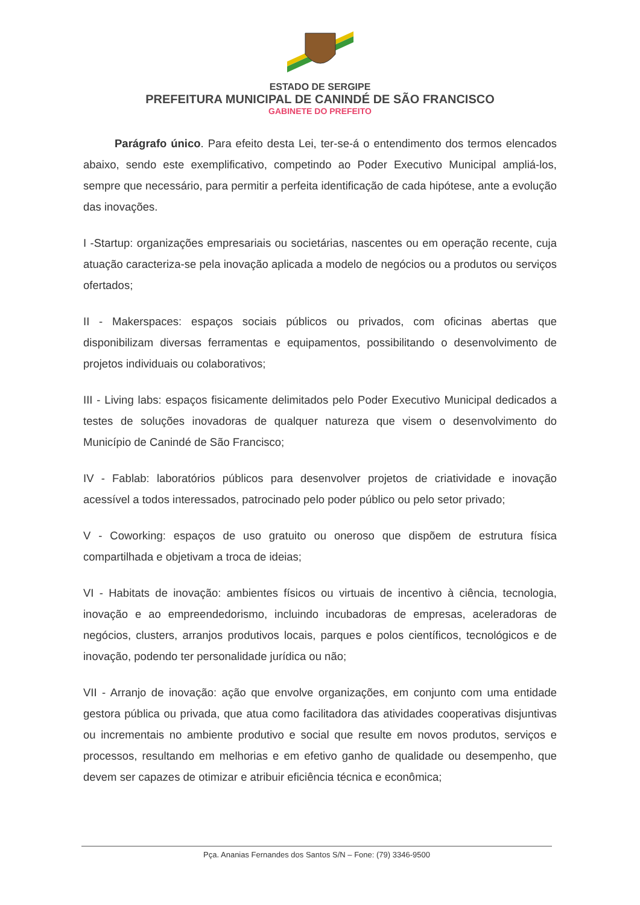ESTADO DE SERGIPE
PREFEITURA MUNICIPAL DE CANINDÉ DE SÃO FRANCISCO
GABINETE DO PREFEITO
Parágrafo único. Para efeito desta Lei, ter-se-á o entendimento dos termos elencados abaixo, sendo este exemplificativo, competindo ao Poder Executivo Municipal ampliá-los, sempre que necessário, para permitir a perfeita identificação de cada hipótese, ante a evolução das inovações.
I -Startup: organizações empresariais ou societárias, nascentes ou em operação recente, cuja atuação caracteriza-se pela inovação aplicada a modelo de negócios ou a produtos ou serviços ofertados;
II - Makerspaces: espaços sociais públicos ou privados, com oficinas abertas que disponibilizam diversas ferramentas e equipamentos, possibilitando o desenvolvimento de projetos individuais ou colaborativos;
III - Living labs: espaços fisicamente delimitados pelo Poder Executivo Municipal dedicados a testes de soluções inovadoras de qualquer natureza que visem o desenvolvimento do Município de Canindé de São Francisco;
IV - Fablab: laboratórios públicos para desenvolver projetos de criatividade e inovação acessível a todos interessados, patrocinado pelo poder público ou pelo setor privado;
V - Coworking: espaços de uso gratuito ou oneroso que dispõem de estrutura física compartilhada e objetivam a troca de ideias;
VI - Habitats de inovação: ambientes físicos ou virtuais de incentivo à ciência, tecnologia, inovação e ao empreendedorismo, incluindo incubadoras de empresas, aceleradoras de negócios, clusters, arranjos produtivos locais, parques e polos científicos, tecnológicos e de inovação, podendo ter personalidade jurídica ou não;
VII - Arranjo de inovação: ação que envolve organizações, em conjunto com uma entidade gestora pública ou privada, que atua como facilitadora das atividades cooperativas disjuntivas ou incrementais no ambiente produtivo e social que resulte em novos produtos, serviços e processos, resultando em melhorias e em efetivo ganho de qualidade ou desempenho, que devem ser capazes de otimizar e atribuir eficiência técnica e econômica;
Pça. Ananias Fernandes dos Santos S/N – Fone: (79) 3346-9500